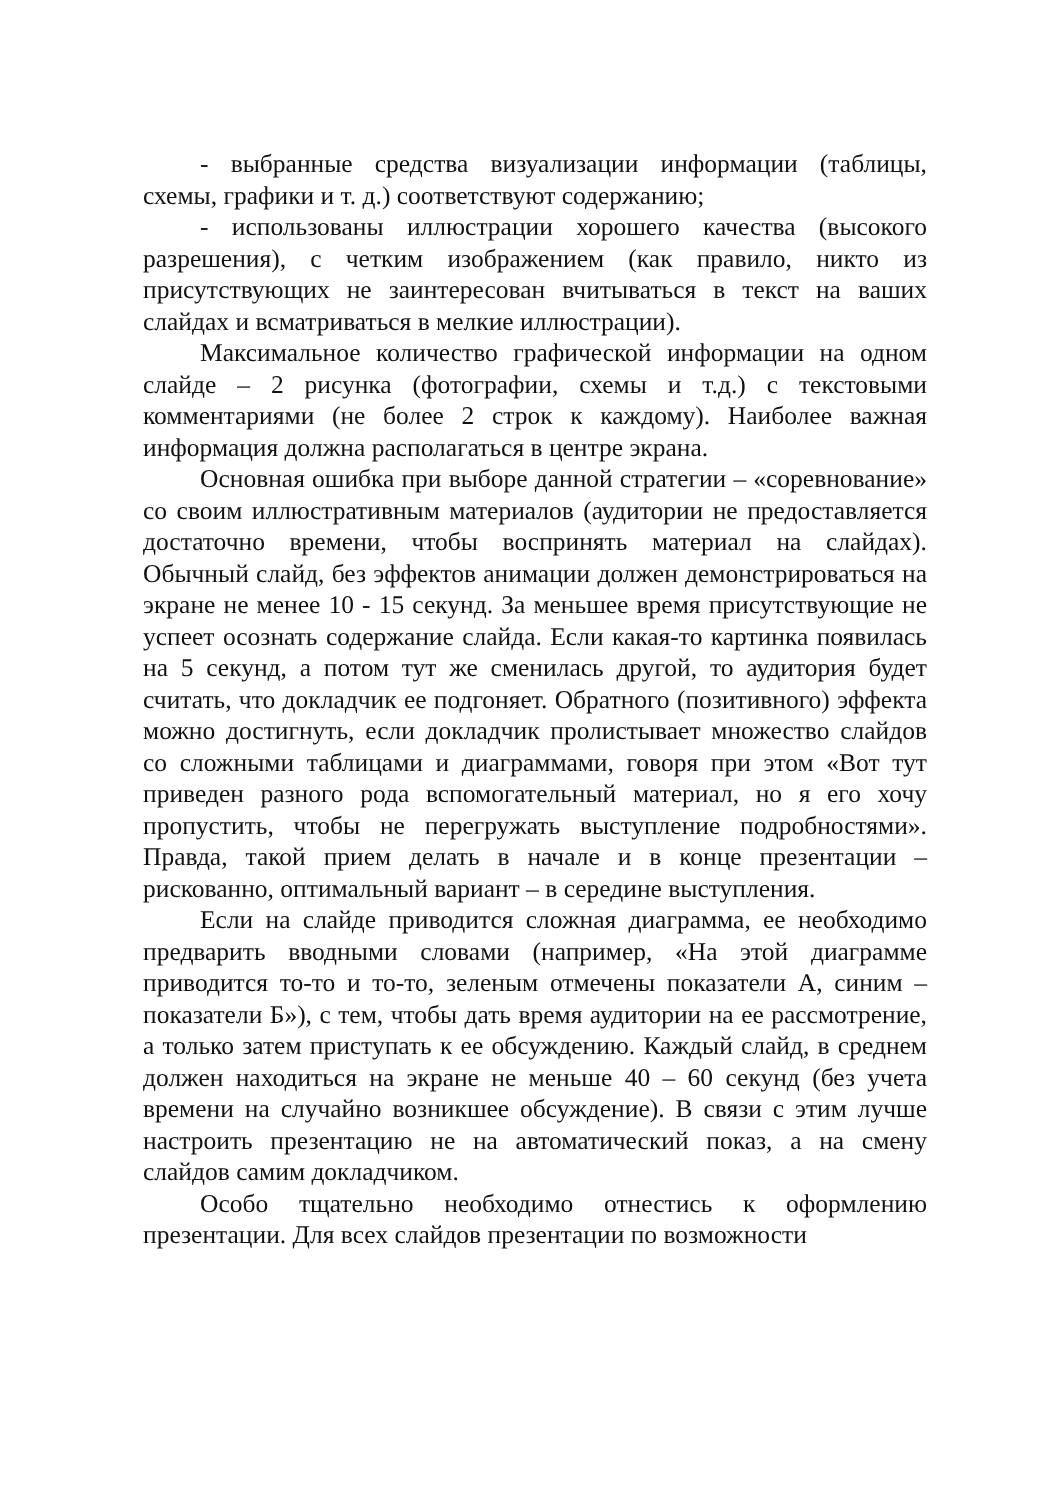- выбранные средства визуализации информации (таблицы, схемы, графики и т. д.) соответствуют содержанию;
- использованы иллюстрации хорошего качества (высокого разрешения), с четким изображением (как правило, никто из присутствующих не заинтересован вчитываться в текст на ваших слайдах и всматриваться в мелкие иллюстрации).
Максимальное количество графической информации на одном слайде – 2 рисунка (фотографии, схемы и т.д.) с текстовыми комментариями (не более 2 строк к каждому). Наиболее важная информация должна располагаться в центре экрана.
Основная ошибка при выборе данной стратегии – «соревнование» со своим иллюстративным материалов (аудитории не предоставляется достаточно времени, чтобы воспринять материал на слайдах). Обычный слайд, без эффектов анимации должен демонстрироваться на экране не менее 10 - 15 секунд. За меньшее время присутствующие не успеет осознать содержание слайда. Если какая-то картинка появилась на 5 секунд, а потом тут же сменилась другой, то аудитория будет считать, что докладчик ее подгоняет. Обратного (позитивного) эффекта можно достигнуть, если докладчик пролистывает множество слайдов со сложными таблицами и диаграммами, говоря при этом «Вот тут приведен разного рода вспомогательный материал, но я его хочу пропустить, чтобы не перегружать выступление подробностями». Правда, такой прием делать в начале и в конце презентации – рискованно, оптимальный вариант – в середине выступления.
Если на слайде приводится сложная диаграмма, ее необходимо предварить вводными словами (например, «На этой диаграмме приводится то-то и то-то, зеленым отмечены показатели А, синим – показатели Б»), с тем, чтобы дать время аудитории на ее рассмотрение, а только затем приступать к ее обсуждению. Каждый слайд, в среднем должен находиться на экране не меньше 40 – 60 секунд (без учета времени на случайно возникшее обсуждение). В связи с этим лучше настроить презентацию не на автоматический показ, а на смену слайдов самим докладчиком.
Особо тщательно необходимо отнестись к оформлению презентации. Для всех слайдов презентации по возможности